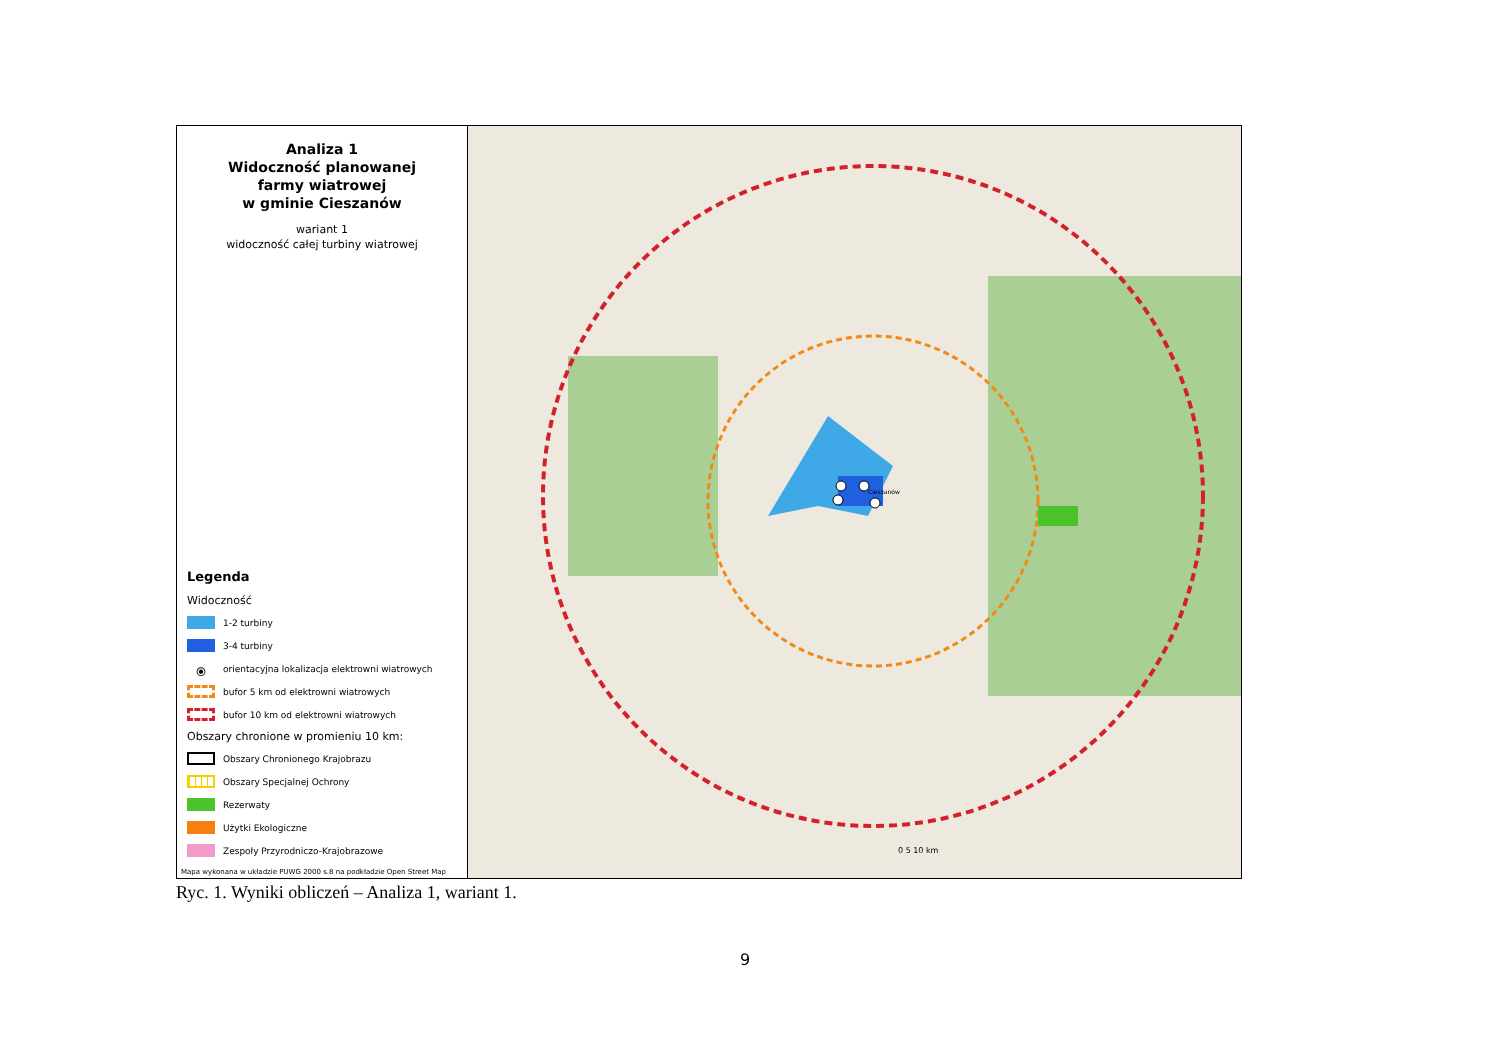Analiza 1
Widoczność planowanej
farmy wiatrowej
w gminie Cieszanów
wariant 1
widoczność całej turbiny wiatrowej
Legenda
Widoczność
1-2 turbiny
3-4 turbiny
⦿
orientacyjna lokalizacja elektrowni wiatrowych
bufor 5 km od elektrowni wiatrowych
bufor 10 km od elektrowni wiatrowych
Obszary chronione w promieniu 10 km:
Obszary Chronionego Krajobrazu
Obszary Specjalnej Ochrony
Rezerwaty
Użytki Ekologiczne
Zespoły Przyrodniczo-Krajobrazowe
Mapa wykonana w układzie PUWG 2000 s.8 na podkładzie Open Street Map
Cieszanów
0 5 10 km
Ryc. 1. Wyniki obliczeń – Analiza 1, wariant 1.
9